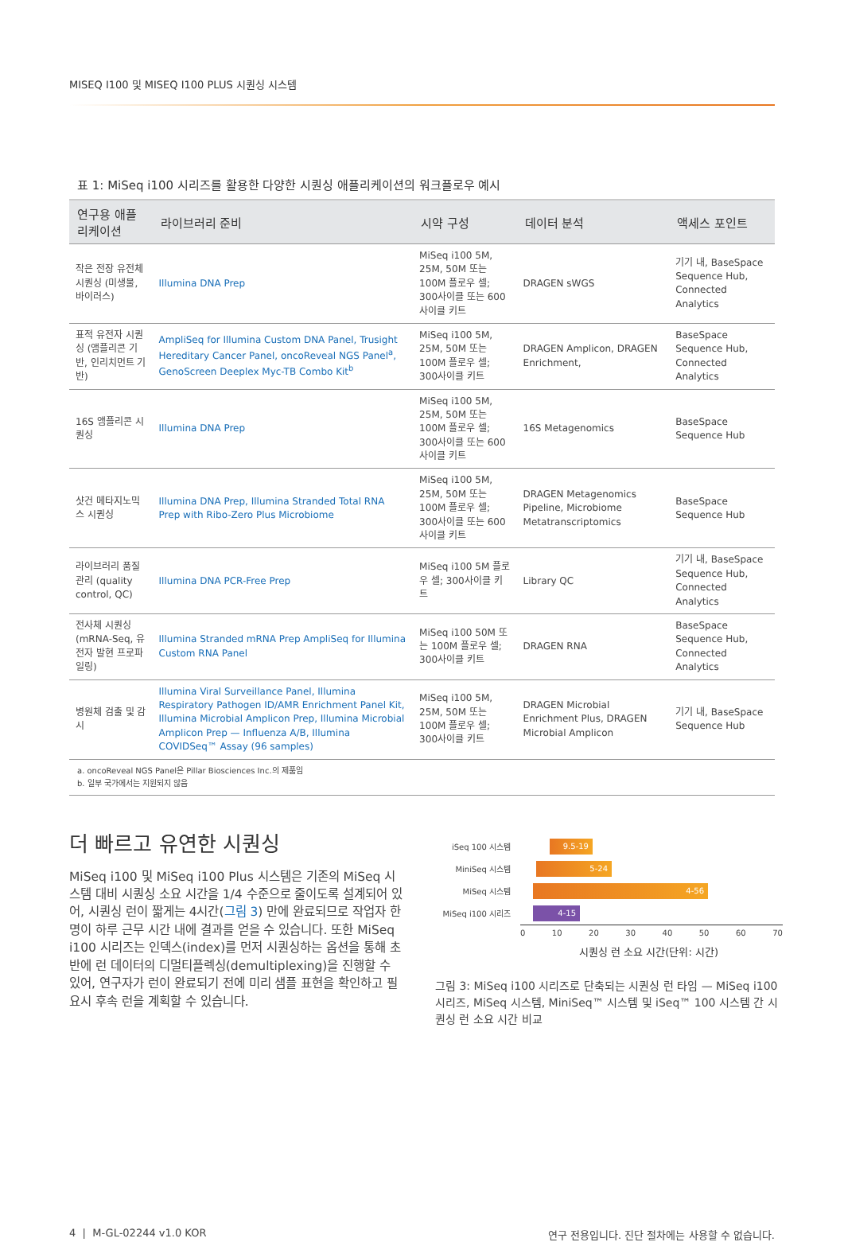MISEQ I100 및 MISEQ I100 PLUS 시퀀싱 시스템
표 1: MiSeq i100 시리즈를 활용한 다양한 시퀀싱 애플리케이션의 워크플로우 예시
| 연구용 애플리케이션 | 라이브러리 준비 | 시약 구성 | 데이터 분석 | 액세스 포인트 |
| --- | --- | --- | --- | --- |
| 작은 전장 유전체 시퀀싱 (미생물, 바이러스) | Illumina DNA Prep | MiSeq i100 5M, 25M, 50M 또는 100M 플로우 셀; 300사이클 또는 600사이클 키트 | DRAGEN sWGS | 기기 내, BaseSpace Sequence Hub, Connected Analytics |
| 표적 유전자 시퀀싱 (앰플리콘 기반, 인리치먼트 기반) | AmpliSeq for Illumina Custom DNA Panel, Trusight Hereditary Cancer Panel, oncoReveal NGS Panel<sup>a</sup>, GenoScreen Deeplex Myc-TB Combo Kit<sup>b</sup> | MiSeq i100 5M, 25M, 50M 또는 100M 플로우 셀; 300사이클 키트 | DRAGEN Amplicon, DRAGEN Enrichment, | BaseSpace Sequence Hub, Connected Analytics |
| 16S 앰플리콘 시퀀싱 | Illumina DNA Prep | MiSeq i100 5M, 25M, 50M 또는 100M 플로우 셀; 300사이클 또는 600사이클 키트 | 16S Metagenomics | BaseSpace Sequence Hub |
| 샷건 메타지노믹스 시퀀싱 | Illumina DNA Prep, Illumina Stranded Total RNA Prep with Ribo-Zero Plus Microbiome | MiSeq i100 5M, 25M, 50M 또는 100M 플로우 셀; 300사이클 또는 600사이클 키트 | DRAGEN Metagenomics Pipeline, Microbiome Metatranscriptomics | BaseSpace Sequence Hub |
| 라이브러리 품질 관리 (quality control, QC) | Illumina DNA PCR-Free Prep | MiSeq i100 5M 플로우 셀; 300사이클 키트 | Library QC | 기기 내, BaseSpace Sequence Hub, Connected Analytics |
| 전사체 시퀀싱(mRNA-Seq, 유전자 발현 프로파일링) | Illumina Stranded mRNA Prep AmpliSeq for Illumina Custom RNA Panel | MiSeq i100 50M 또는 100M 플로우 셀; 300사이클 키트 | DRAGEN RNA | BaseSpace Sequence Hub, Connected Analytics |
| 병원체 검출 및 감시 | Illumina Viral Surveillance Panel, Illumina Respiratory Pathogen ID/AMR Enrichment Panel Kit, Illumina Microbial Amplicon Prep, Illumina Microbial Amplicon Prep — Influenza A/B, Illumina COVIDSeq™ Assay (96 samples) | MiSeq i100 5M, 25M, 50M 또는 100M 플로우 셀; 300사이클 키트 | DRAGEN Microbial Enrichment Plus, DRAGEN Microbial Amplicon | 기기 내, BaseSpace Sequence Hub |
a. oncoReveal NGS Panel은 Pillar Biosciences Inc.의 제품임
b. 일부 국가에서는 지원되지 않음
더 빠르고 유연한 시퀀싱
MiSeq i100 및 MiSeq i100 Plus 시스템은 기존의 MiSeq 시스템 대비 시퀀싱 소요 시간을 1/4 수준으로 줄이도록 설계되어 있어, 시퀀싱 런이 짧게는 4시간(그림 3) 만에 완료되므로 작업자 한 명이 하루 근무 시간 내에 결과를 얻을 수 있습니다. 또한 MiSeq i100 시리즈는 인덱스(index)를 먼저 시퀀싱하는 옵션을 통해 초반에 런 데이터의 디멀티플렉싱(demultiplexing)을 진행할 수 있어, 연구자가 런이 완료되기 전에 미리 샘플 표현을 확인하고 필요시 후속 런을 계획할 수 있습니다.
iSeq 100 시스템
9.5-19
MiniSeq 시스템
5-24
MiSeq 시스템
4-56
MiSeq i100 시리즈
4-15
0 10 20 30 40 50 60 70
시퀀싱 런 소요 시간(단위: 시간)
그림 3: MiSeq i100 시리즈로 단축되는 시퀀싱 런 타임 — MiSeq i100 시리즈, MiSeq 시스템, MiniSeq™ 시스템 및 iSeq™ 100 시스템 간 시퀀싱 런 소요 시간 비교
4 | M-GL-02244 v1.0 KOR 연구 전용입니다. 진단 절차에는 사용할 수 없습니다.